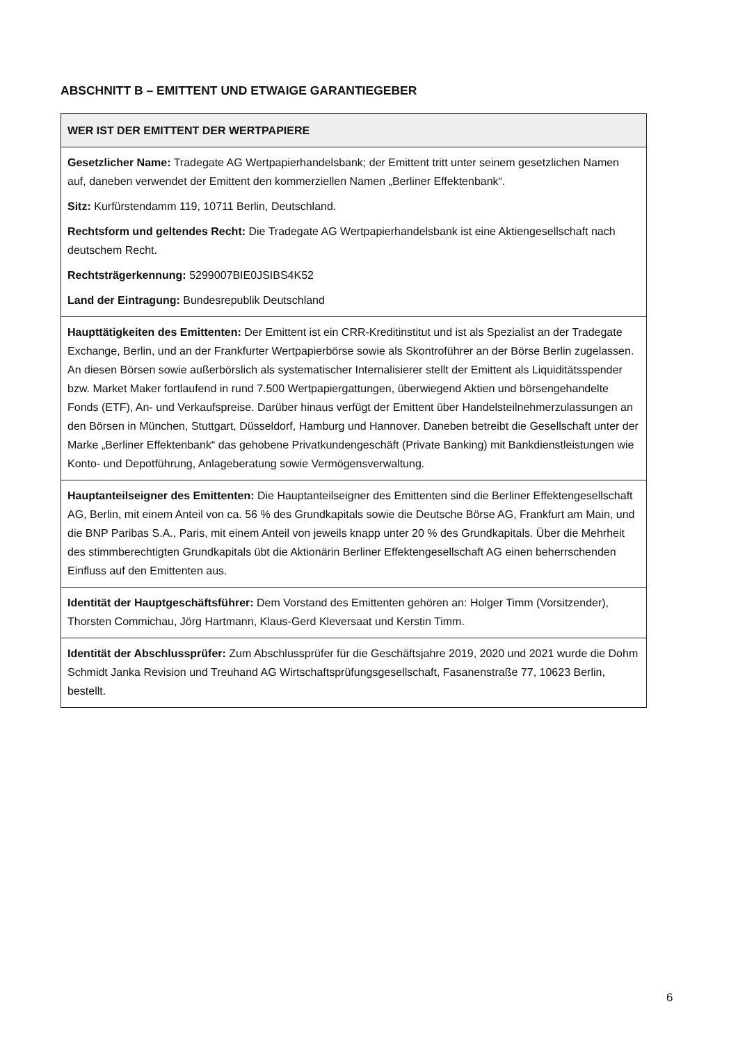ABSCHNITT B – EMITTENT UND ETWAIGE GARANTIEGEBER
| WER IST DER EMITTENT DER WERTPAPIERE |
| --- |
| Gesetzlicher Name: Tradegate AG Wertpapierhandelsbank; der Emittent tritt unter seinem gesetzlichen Namen auf, daneben verwendet der Emittent den kommerziellen Namen „Berliner Effektenbank“. Sitz: Kurfürstendamm 119, 10711 Berlin, Deutschland. Rechtsform und geltendes Recht: Die Tradegate AG Wertpapierhandelsbank ist eine Aktiengesellschaft nach deutschem Recht. Rechtsträgerkennung: 5299007BIE0JSIBS4K52 Land der Eintragung: Bundesrepublik Deutschland |
| Haupttätigkeiten des Emittenten: Der Emittent ist ein CRR-Kreditinstitut und ist als Spezialist an der Tradegate Exchange, Berlin, und an der Frankfurter Wertpapierbörse sowie als Skontroführer an der Börse Berlin zugelassen. An diesen Börsen sowie außerbörslich als systematischer Internalisierer stellt der Emittent als Liquiditätsspender bzw. Market Maker fortlaufend in rund 7.500 Wertpapiergattungen, überwiegend Aktien und börsengehandelte Fonds (ETF), An- und Verkaufspreise. Darüber hinaus verfügt der Emittent über Handelsteilnehmerzulassungen an den Börsen in München, Stuttgart, Düsseldorf, Hamburg und Hannover. Daneben betreibt die Gesellschaft unter der Marke „Berliner Effektenbank“ das gehobene Privatkundengeschäft (Private Banking) mit Bankdienstleistungen wie Konto- und Depotführung, Anlageberatung sowie Vermögensverwaltung. |
| Hauptanteilseigner des Emittenten: Die Hauptanteilseigner des Emittenten sind die Berliner Effektengesellschaft AG, Berlin, mit einem Anteil von ca. 56 % des Grundkapitals sowie die Deutsche Börse AG, Frankfurt am Main, und die BNP Paribas S.A., Paris, mit einem Anteil von jeweils knapp unter 20 % des Grundkapitals. Über die Mehrheit des stimmberechtigten Grundkapitals übt die Aktionärin Berliner Effektengesellschaft AG einen beherrschenden Einfluss auf den Emittenten aus. |
| Identität der Hauptgeschäftsführer: Dem Vorstand des Emittenten gehören an: Holger Timm (Vorsitzender), Thorsten Commichau, Jörg Hartmann, Klaus-Gerd Kleversaat und Kerstin Timm. |
| Identität der Abschlussprüfer: Zum Abschlussprüfer für die Geschäftsjahre 2019, 2020 und 2021 wurde die Dohm Schmidt Janka Revision und Treuhand AG Wirtschaftsprüfungsgesellschaft, Fasanenstraße 77, 10623 Berlin, bestellt. |
6